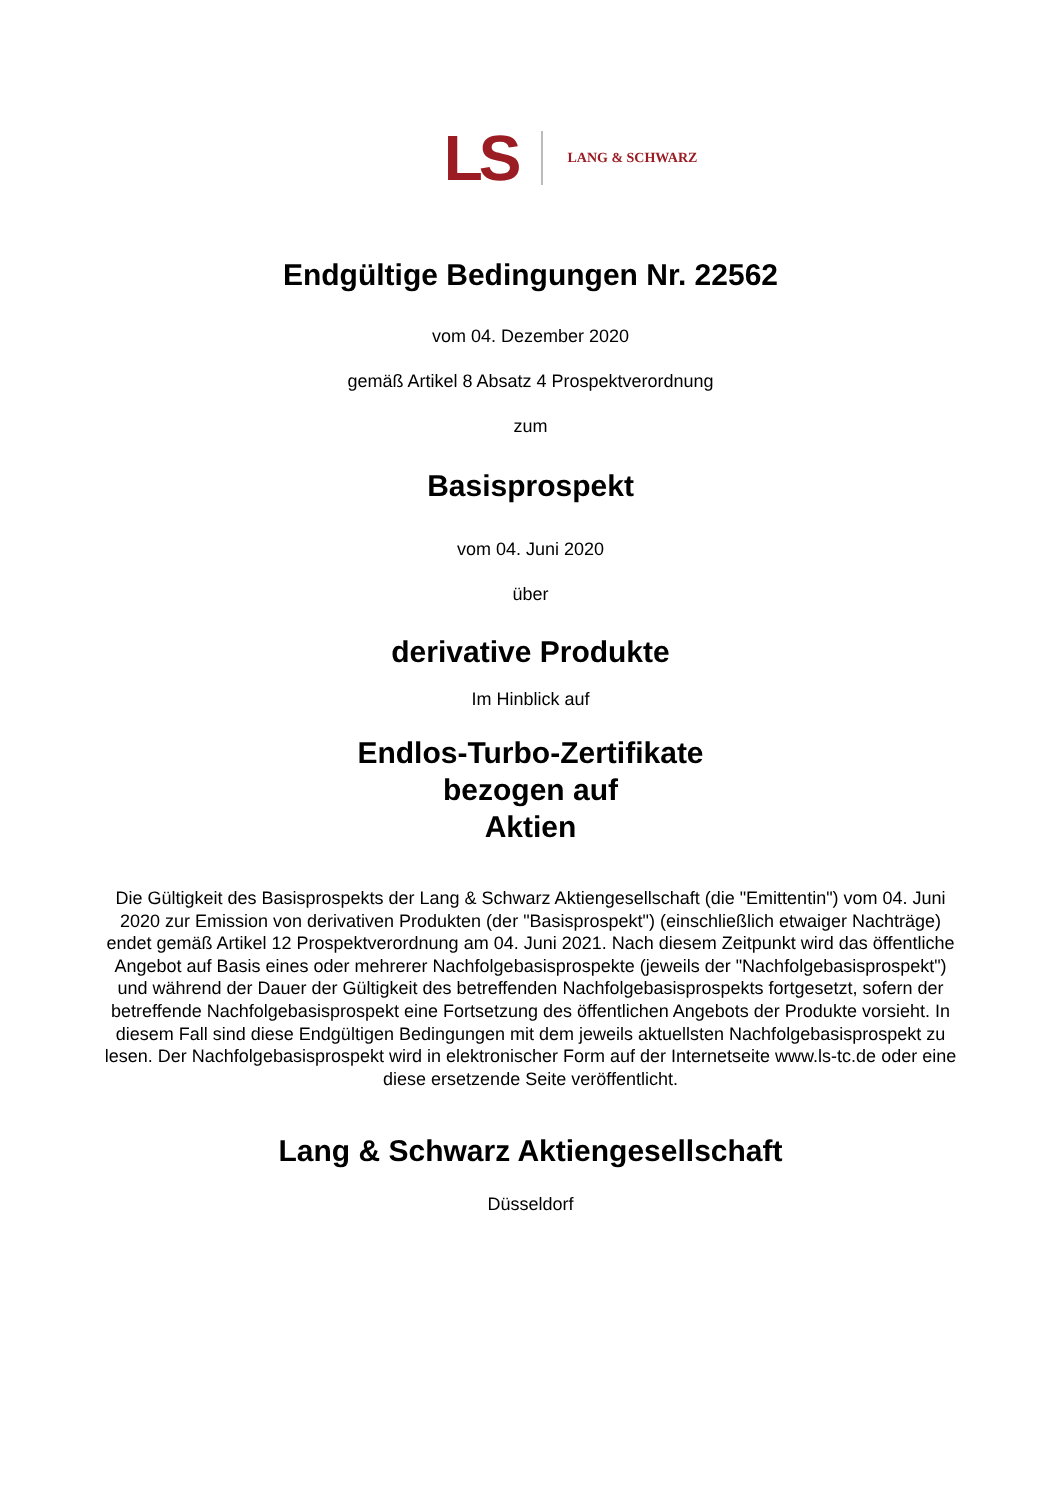LS LANG & SCHWARZ
Endgültige Bedingungen Nr. 22562
vom 04. Dezember 2020
gemäß Artikel 8 Absatz 4 Prospektverordnung
zum
Basisprospekt
vom 04. Juni 2020
über
derivative Produkte
Im Hinblick auf
Endlos-Turbo-Zertifikate
bezogen auf
Aktien
Die Gültigkeit des Basisprospekts der Lang & Schwarz Aktiengesellschaft (die "Emittentin") vom 04. Juni 2020 zur Emission von derivativen Produkten (der "Basisprospekt") (einschließlich etwaiger Nachträge) endet gemäß Artikel 12 Prospektverordnung am 04. Juni 2021. Nach diesem Zeitpunkt wird das öffentliche Angebot auf Basis eines oder mehrerer Nachfolgebasisprospekte (jeweils der "Nachfolgebasisprospekt") und während der Dauer der Gültigkeit des betreffenden Nachfolgebasisprospekts fortgesetzt, sofern der betreffende Nachfolgebasisprospekt eine Fortsetzung des öffentlichen Angebots der Produkte vorsieht. In diesem Fall sind diese Endgültigen Bedingungen mit dem jeweils aktuellsten Nachfolgebasisprospekt zu lesen. Der Nachfolgebasisprospekt wird in elektronischer Form auf der Internetseite www.ls-tc.de oder eine diese ersetzende Seite veröffentlicht.
Lang & Schwarz Aktiengesellschaft
Düsseldorf